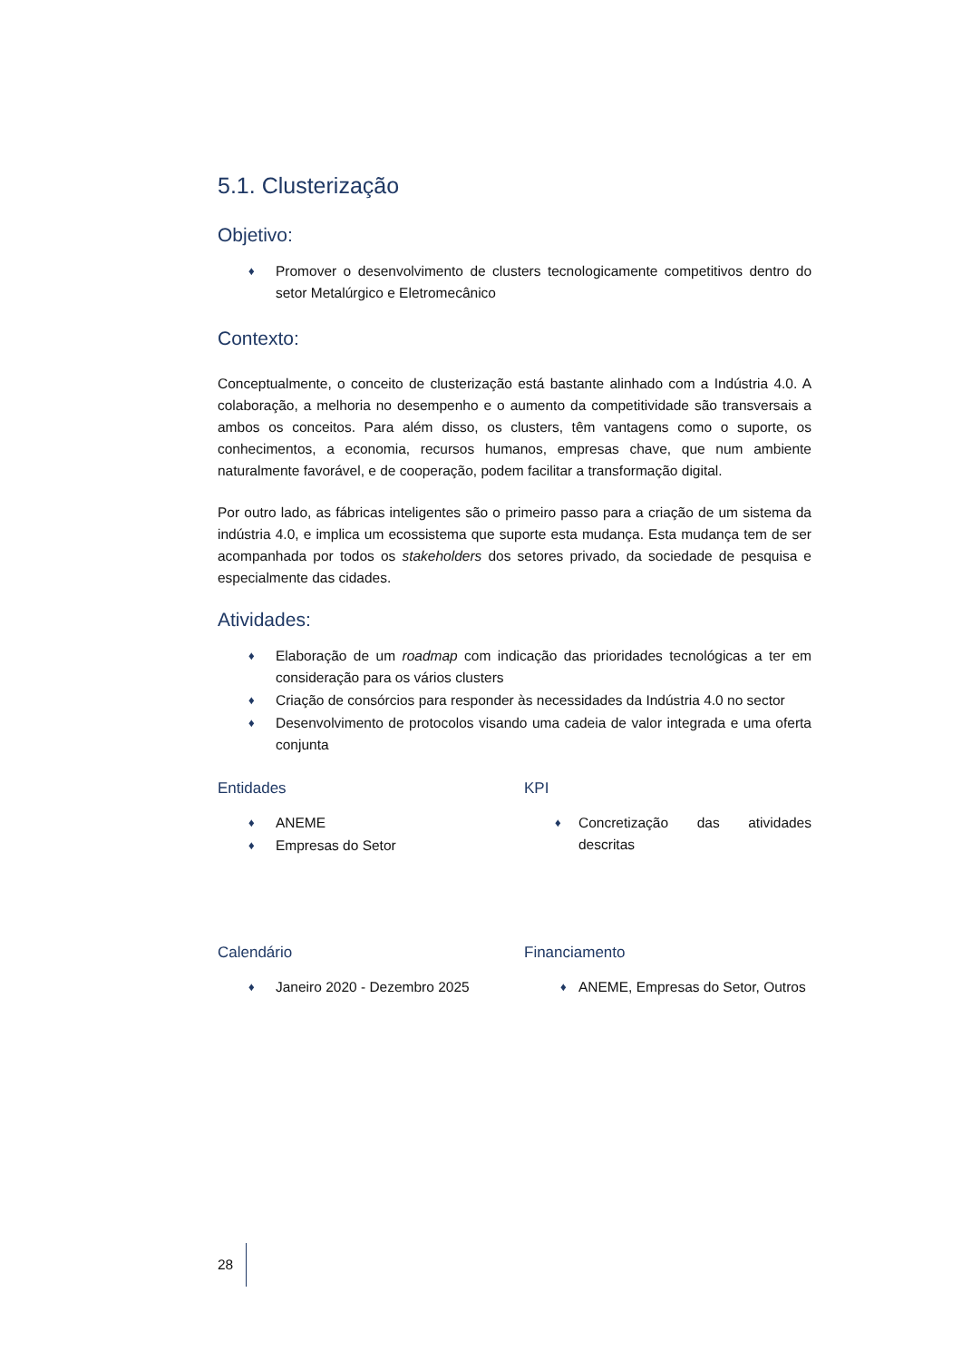5.1. Clusterização
Objetivo:
♦ Promover o desenvolvimento de clusters tecnologicamente competitivos dentro do setor Metalúrgico e Eletromecânico
Contexto:
Conceptualmente, o conceito de clusterização está bastante alinhado com a Indústria 4.0. A colaboração, a melhoria no desempenho e o aumento da competitividade são transversais a ambos os conceitos. Para além disso, os clusters, têm vantagens como o suporte, os conhecimentos, a economia, recursos humanos, empresas chave, que num ambiente naturalmente favorável, e de cooperação, podem facilitar a transformação digital.
Por outro lado, as fábricas inteligentes são o primeiro passo para a criação de um sistema da indústria 4.0, e implica um ecossistema que suporte esta mudança. Esta mudança tem de ser acompanhada por todos os stakeholders dos setores privado, da sociedade de pesquisa e especialmente das cidades.
Atividades:
♦ Elaboração de um roadmap com indicação das prioridades tecnológicas a ter em consideração para os vários clusters
♦ Criação de consórcios para responder às necessidades da Indústria 4.0 no sector
♦ Desenvolvimento de protocolos visando uma cadeia de valor integrada e uma oferta conjunta
Entidades
♦ ANEME
♦ Empresas do Setor
KPI
♦ Concretização das atividades descritas
Calendário
♦ Janeiro 2020 - Dezembro 2025
Financiamento
♦ ANEME, Empresas do Setor, Outros
28